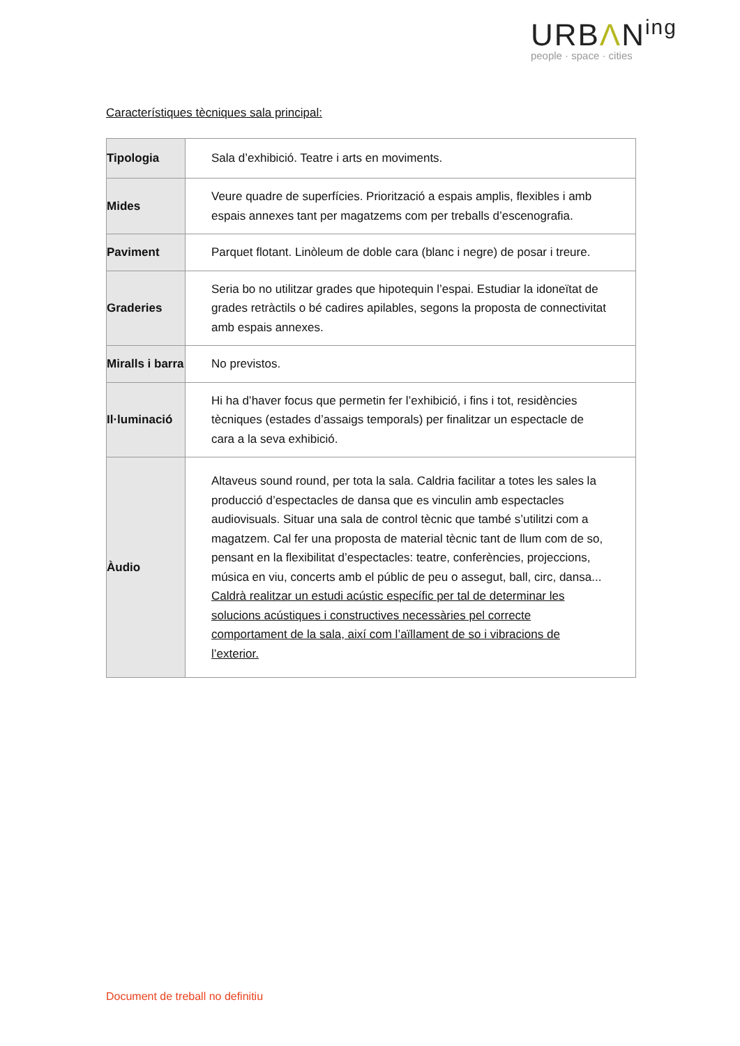URBΛN<sup>ing</sup>
people · space · cities
Característiques tècniques sala principal:
| Tipologia | Sala d’exhibició. Teatre i arts en moviments. |
| Mides | Veure quadre de superfícies. Priorització a espais amplis, flexibles i amb espais annexes tant per magatzems com per treballs d’escenografia. |
| Paviment | Parquet flotant. Linòleum de doble cara (blanc i negre) de posar i treure. |
| Graderies | Seria bo no utilitzar grades que hipotequin l’espai. Estudiar la idoneïtat de grades retràctils o bé cadires apilables, segons la proposta de connectivitat amb espais annexes. |
| Miralls i barra | No previstos. |
| Il·luminació | Hi ha d’haver focus que permetin fer l’exhibició, i fins i tot, residències tècniques (estades d’assaigs temporals) per finalitzar un espectacle de cara a la seva exhibició. |
| Àudio | Altaveus sound round, per tota la sala. Caldria facilitar a totes les sales la producció d’espectacles de dansa que es vinculin amb espectacles audiovisuals. Situar una sala de control tècnic que també s’utilitzi com a magatzem. Cal fer una proposta de material tècnic tant de llum com de so, pensant en la flexibilitat d’espectacles: teatre, conferències, projeccions, música en viu, concerts amb el públic de peu o assegut, ball, circ, dansa... Caldrà realitzar un estudi acústic específic per tal de determinar les solucions acústiques i constructives necessàries pel correcte comportament de la sala, així com l’aïllament de so i vibracions de l’exterior. |
Document de treball no definitiu